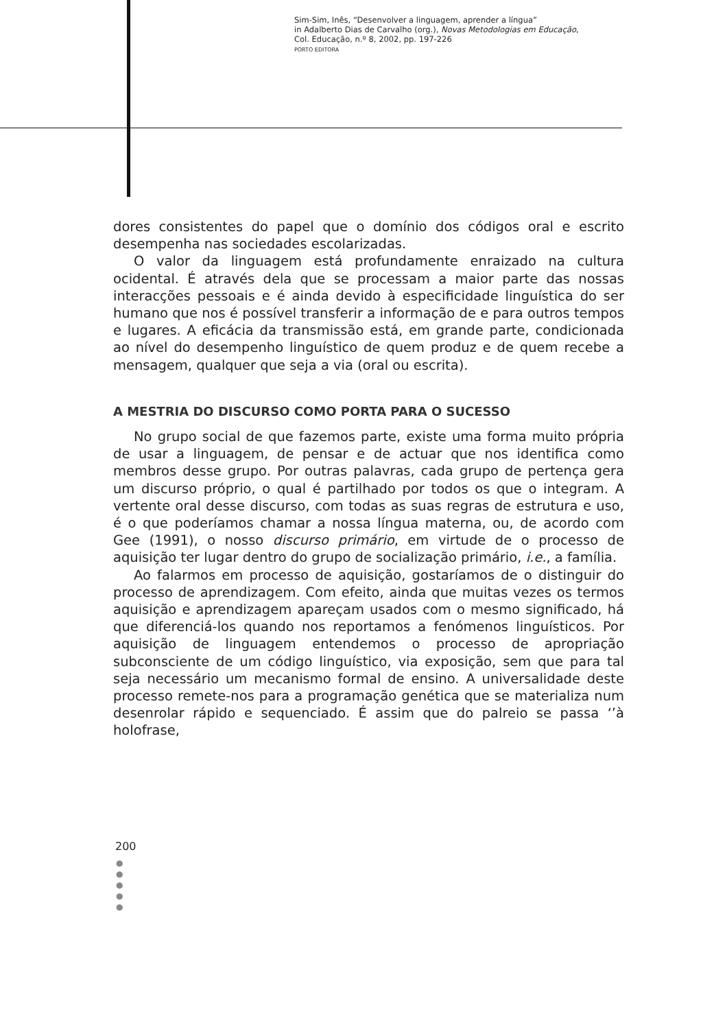Sim-Sim, Inês, “Desenvolver a linguagem, aprender a língua”
in Adalberto Dias de Carvalho (org.), Novas Metodologias em Educação,
Col. Educação, n.º 8, 2002, pp. 197-226
PORTO EDITORA
dores consistentes do papel que o domínio dos códigos oral e escrito desempenha nas sociedades escolarizadas.
O valor da linguagem está profundamente enraizado na cultura ocidental. É através dela que se processam a maior parte das nossas interacções pessoais e é ainda devido à especificidade linguística do ser humano que nos é possível transferir a informação de e para outros tempos e lugares. A eficácia da transmissão está, em grande parte, condicionada ao nível do desempenho linguístico de quem produz e de quem recebe a mensagem, qualquer que seja a via (oral ou escrita).
A MESTRIA DO DISCURSO COMO PORTA PARA O SUCESSO
No grupo social de que fazemos parte, existe uma forma muito própria de usar a linguagem, de pensar e de actuar que nos identifica como membros desse grupo. Por outras palavras, cada grupo de pertença gera um discurso próprio, o qual é partilhado por todos os que o integram. A vertente oral desse discurso, com todas as suas regras de estrutura e uso, é o que poderíamos chamar a nossa língua materna, ou, de acordo com Gee (1991), o nosso discurso primário, em virtude de o processo de aquisição ter lugar dentro do grupo de socialização primário, i.e., a família.
Ao falarmos em processo de aquisição, gostaríamos de o distinguir do processo de aprendizagem. Com efeito, ainda que muitas vezes os termos aquisição e aprendizagem apareçam usados com o mesmo significado, há que diferenciá-los quando nos reportamos a fenómenos linguísticos. Por aquisição de linguagem entendemos o processo de apropriação subconsciente de um código linguístico, via exposição, sem que para tal seja necessário um mecanismo formal de ensino. A universalidade deste processo remete-nos para a programação genética que se materializa num desenrolar rápido e sequenciado. É assim que do palreio se passa ‘’à holofrase,
200
●
●
●
●
●